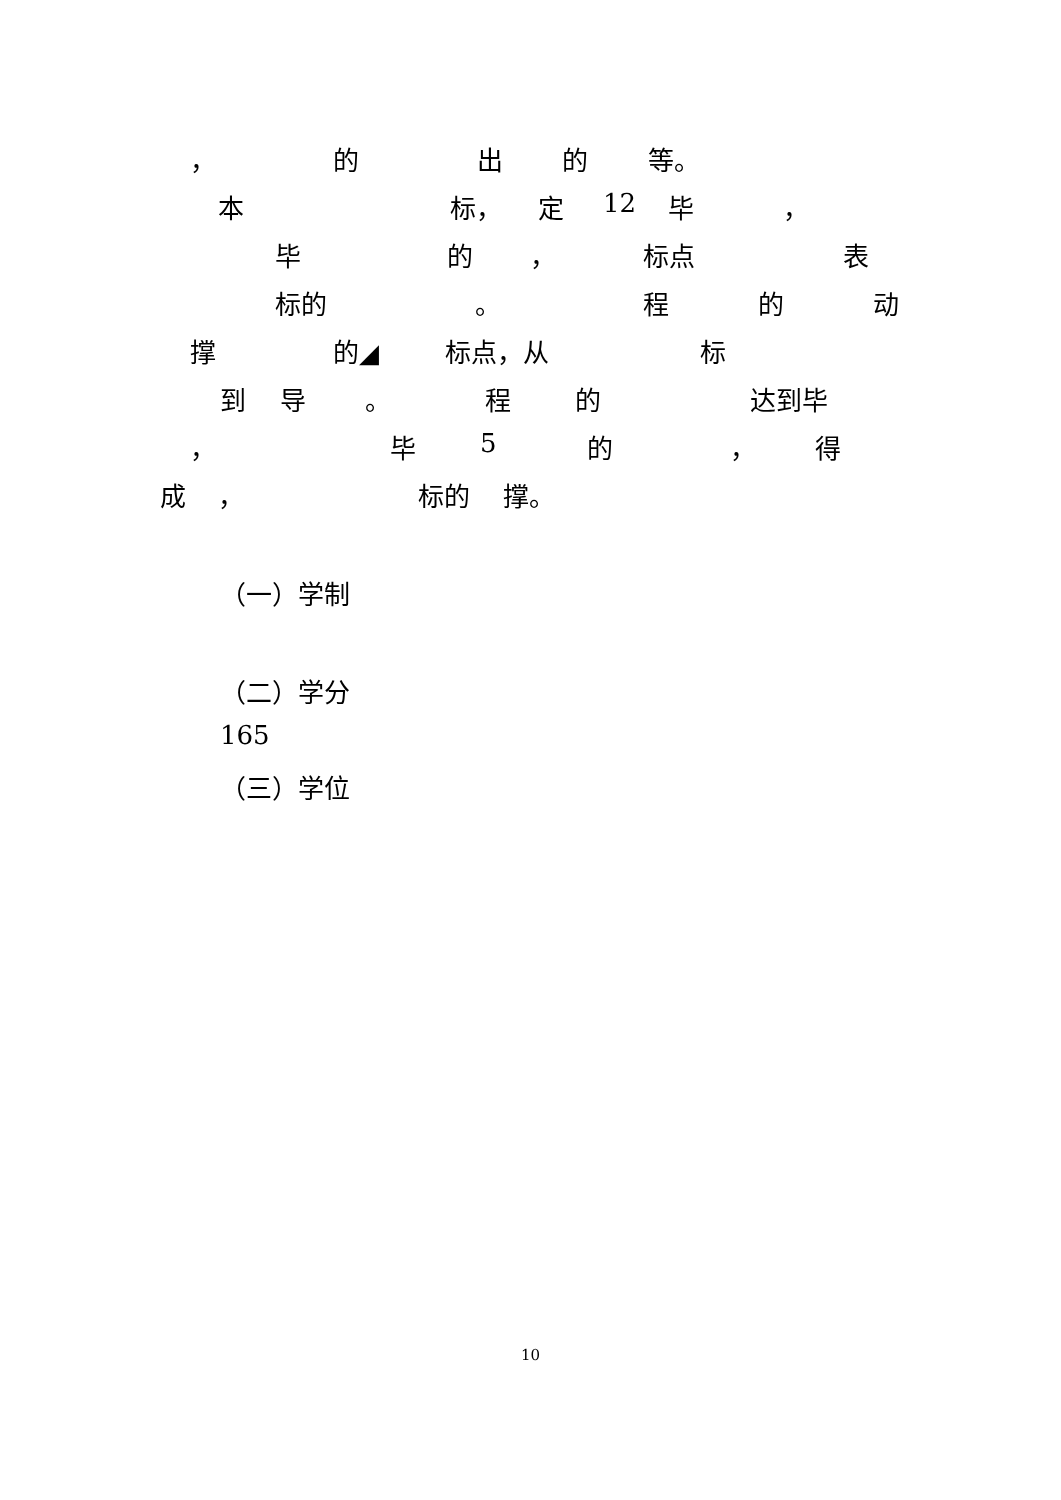， 的 出 的 等。
本 标， 定 12 毕 ，
毕 的 ， 标点 表
标的 。 程 的 动
撑 的◢ 标点，从 标
到 导 。 程 的 达到毕
， 毕 5 的 ， 得
成 ， 标的 撑。
（一）学制
（二）学分
165
（三）学位
10